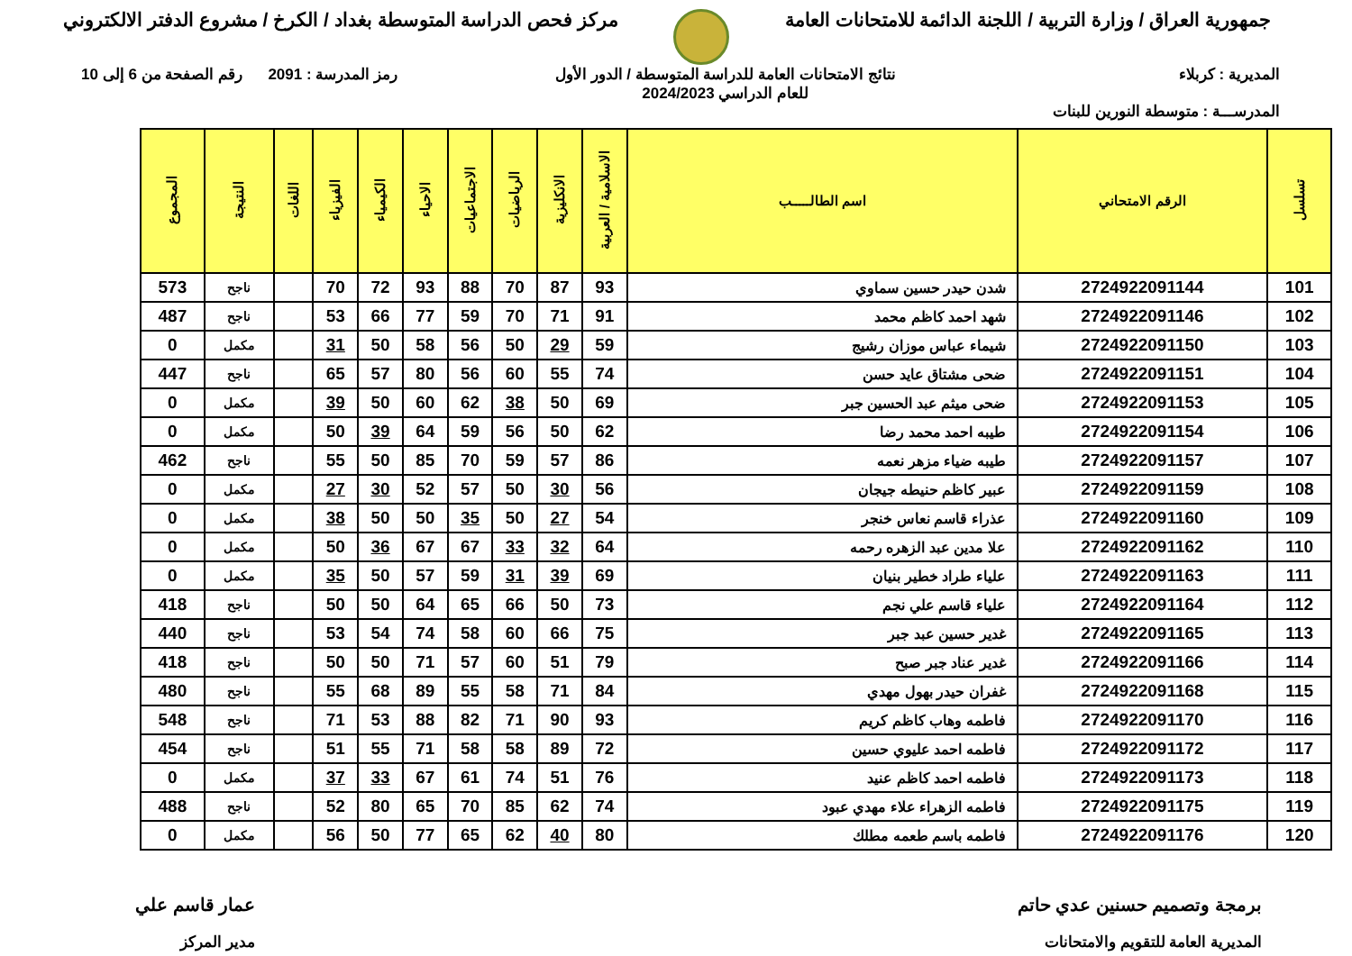جمهورية العراق / وزارة التربية / اللجنة الدائمة للامتحانات العامة
مركز فحص الدراسة المتوسطة بغداد / الكرخ / مشروع الدفتر الالكتروني
المديرية : كربلاء
المدرســـة : متوسطة النورين للبنات
نتائج الامتحانات العامة للدراسة المتوسطة / الدور الأول
للعام الدراسي 2024/2023
رمز المدرسة : 2091 رقم الصفحة من 6 إلى 10
| تسلسل | الرقم الامتحاني | اسم الطالـــــب | الاسلامية / العربية | الانكليزية | الرياضيات | الاجتماعيات | الاحياء | الكيمياء | الفيزياء | اللغات | النتيجة | المجموع |
| --- | --- | --- | --- | --- | --- | --- | --- | --- | --- | --- | --- | --- |
| 101 | 2724922091144 | شدن حيدر حسين سماوي | 93 | 87 | 70 | 88 | 93 | 72 | 70 | | ناجح | 573 |
| 102 | 2724922091146 | شهد احمد كاظم محمد | 91 | 71 | 70 | 59 | 77 | 66 | 53 | | ناجح | 487 |
| 103 | 2724922091150 | شيماء عباس موزان رشيج | 59 | 29 | 50 | 56 | 58 | 50 | 31 | | مكمل | 0 |
| 104 | 2724922091151 | ضحى مشتاق عايد حسن | 74 | 55 | 60 | 56 | 80 | 57 | 65 | | ناجح | 447 |
| 105 | 2724922091153 | ضحى ميثم عبد الحسين جبر | 69 | 50 | 38 | 62 | 60 | 50 | 39 | | مكمل | 0 |
| 106 | 2724922091154 | طيبه احمد محمد رضا | 62 | 50 | 56 | 59 | 64 | 39 | 50 | | مكمل | 0 |
| 107 | 2724922091157 | طيبه ضياء مزهر نعمه | 86 | 57 | 59 | 70 | 85 | 50 | 55 | | ناجح | 462 |
| 108 | 2724922091159 | عبير كاظم حنيطه جيجان | 56 | 30 | 50 | 57 | 52 | 30 | 27 | | مكمل | 0 |
| 109 | 2724922091160 | عذراء قاسم نعاس خنجر | 54 | 27 | 50 | 35 | 50 | 50 | 38 | | مكمل | 0 |
| 110 | 2724922091162 | علا مدين عبد الزهره رحمه | 64 | 32 | 33 | 67 | 67 | 36 | 50 | | مكمل | 0 |
| 111 | 2724922091163 | علياء طراد خطير بنيان | 69 | 39 | 31 | 59 | 57 | 50 | 35 | | مكمل | 0 |
| 112 | 2724922091164 | علياء قاسم علي نجم | 73 | 50 | 66 | 65 | 64 | 50 | 50 | | ناجح | 418 |
| 113 | 2724922091165 | غدير حسين عبد جبر | 75 | 66 | 60 | 58 | 74 | 54 | 53 | | ناجح | 440 |
| 114 | 2724922091166 | غدير عناد جبر صبح | 79 | 51 | 60 | 57 | 71 | 50 | 50 | | ناجح | 418 |
| 115 | 2724922091168 | غفران حيدر بهول مهدي | 84 | 71 | 58 | 55 | 89 | 68 | 55 | | ناجح | 480 |
| 116 | 2724922091170 | فاطمه وهاب كاظم كريم | 93 | 90 | 71 | 82 | 88 | 53 | 71 | | ناجح | 548 |
| 117 | 2724922091172 | فاطمه احمد عليوي حسين | 72 | 89 | 58 | 58 | 71 | 55 | 51 | | ناجح | 454 |
| 118 | 2724922091173 | فاطمه احمد كاظم عنيد | 76 | 51 | 74 | 61 | 67 | 33 | 37 | | مكمل | 0 |
| 119 | 2724922091175 | فاطمه الزهراء علاء مهدي عبود | 74 | 62 | 85 | 70 | 65 | 80 | 52 | | ناجح | 488 |
| 120 | 2724922091176 | فاطمه باسم طعمه مطلك | 80 | 40 | 62 | 65 | 77 | 50 | 56 | | مكمل | 0 |
برمجة وتصميم حسنين عدي حاتم
المديرية العامة للتقويم والامتحانات
عمار قاسم علي
مدير المركز